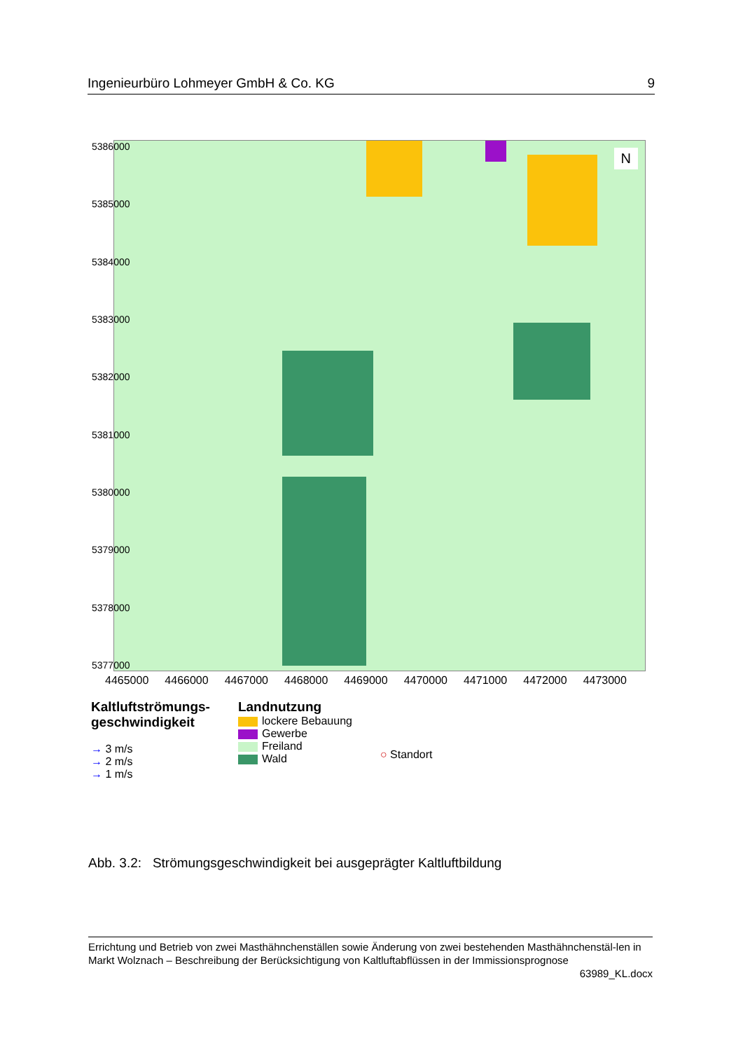Ingenieurbüro Lohmeyer GmbH & Co. KG 9
5386000
5385000
5384000
5383000
5382000
5381000
5380000
5379000
5378000
5377000
N
4465000 4466000 4467000 4468000 4469000 4470000 4471000 4472000 4473000
Kaltluftströmungs-
geschwindigkeit
→ 3 m/s
→ 2 m/s
→ 1 m/s
Landnutzung
lockere Bebauung
Gewerbe
Freiland
Wald
○ Standort
Abb. 3.2: Strömungsgeschwindigkeit bei ausgeprägter Kaltluftbildung
Errichtung und Betrieb von zwei Masthähnchenställen sowie Änderung von zwei bestehenden Masthähnchenstäl-len in Markt Wolznach – Beschreibung der Berücksichtigung von Kaltluftabflüssen in der Immissionsprognose
63989_KL.docx